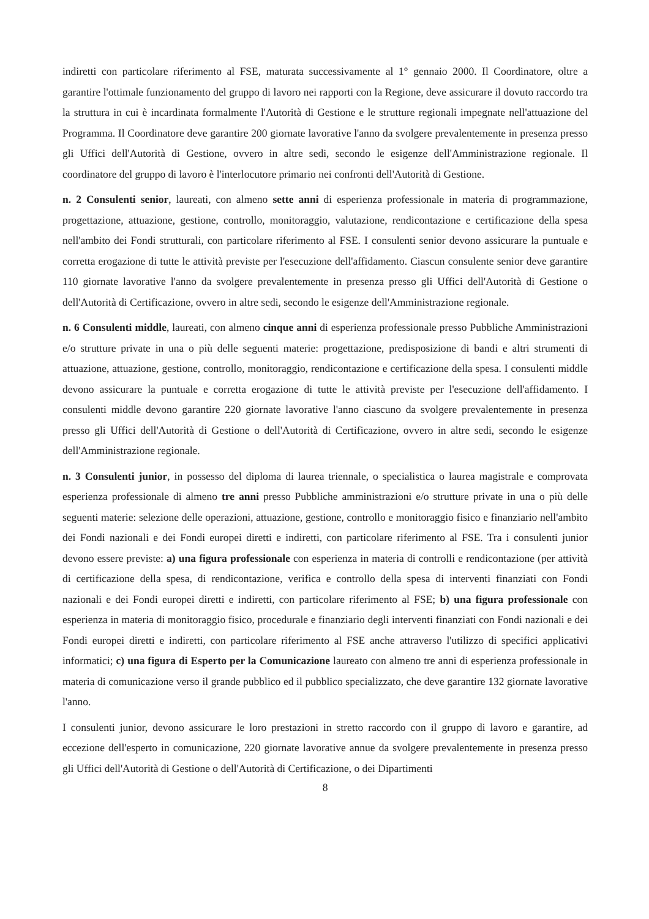indiretti con particolare riferimento al FSE, maturata successivamente al 1° gennaio 2000. Il Coordinatore, oltre a garantire l'ottimale funzionamento del gruppo di lavoro nei rapporti con la Regione, deve assicurare il dovuto raccordo tra la struttura in cui è incardinata formalmente l'Autorità di Gestione e le strutture regionali impegnate nell'attuazione del Programma. Il Coordinatore deve garantire 200 giornate lavorative l'anno da svolgere prevalentemente in presenza presso gli Uffici dell'Autorità di Gestione, ovvero in altre sedi, secondo le esigenze dell'Amministrazione regionale. Il coordinatore del gruppo di lavoro è l'interlocutore primario nei confronti dell'Autorità di Gestione.
n. 2 Consulenti senior, laureati, con almeno sette anni di esperienza professionale in materia di programmazione, progettazione, attuazione, gestione, controllo, monitoraggio, valutazione, rendicontazione e certificazione della spesa nell'ambito dei Fondi strutturali, con particolare riferimento al FSE. I consulenti senior devono assicurare la puntuale e corretta erogazione di tutte le attività previste per l'esecuzione dell'affidamento. Ciascun consulente senior deve garantire 110 giornate lavorative l'anno da svolgere prevalentemente in presenza presso gli Uffici dell'Autorità di Gestione o dell'Autorità di Certificazione, ovvero in altre sedi, secondo le esigenze dell'Amministrazione regionale.
n. 6 Consulenti middle, laureati, con almeno cinque anni di esperienza professionale presso Pubbliche Amministrazioni e/o strutture private in una o più delle seguenti materie: progettazione, predisposizione di bandi e altri strumenti di attuazione, attuazione, gestione, controllo, monitoraggio, rendicontazione e certificazione della spesa. I consulenti middle devono assicurare la puntuale e corretta erogazione di tutte le attività previste per l'esecuzione dell'affidamento. I consulenti middle devono garantire 220 giornate lavorative l'anno ciascuno da svolgere prevalentemente in presenza presso gli Uffici dell'Autorità di Gestione o dell'Autorità di Certificazione, ovvero in altre sedi, secondo le esigenze dell'Amministrazione regionale.
n. 3 Consulenti junior, in possesso del diploma di laurea triennale, o specialistica o laurea magistrale e comprovata esperienza professionale di almeno tre anni presso Pubbliche amministrazioni e/o strutture private in una o più delle seguenti materie: selezione delle operazioni, attuazione, gestione, controllo e monitoraggio fisico e finanziario nell'ambito dei Fondi nazionali e dei Fondi europei diretti e indiretti, con particolare riferimento al FSE. Tra i consulenti junior devono essere previste: a) una figura professionale con esperienza in materia di controlli e rendicontazione (per attività di certificazione della spesa, di rendicontazione, verifica e controllo della spesa di interventi finanziati con Fondi nazionali e dei Fondi europei diretti e indiretti, con particolare riferimento al FSE; b) una figura professionale con esperienza in materia di monitoraggio fisico, procedurale e finanziario degli interventi finanziati con Fondi nazionali e dei Fondi europei diretti e indiretti, con particolare riferimento al FSE anche attraverso l'utilizzo di specifici applicativi informatici; c) una figura di Esperto per la Comunicazione laureato con almeno tre anni di esperienza professionale in materia di comunicazione verso il grande pubblico ed il pubblico specializzato, che deve garantire 132 giornate lavorative l'anno.
I consulenti junior, devono assicurare le loro prestazioni in stretto raccordo con il gruppo di lavoro e garantire, ad eccezione dell'esperto in comunicazione, 220 giornate lavorative annue da svolgere prevalentemente in presenza presso gli Uffici dell'Autorità di Gestione o dell'Autorità di Certificazione, o dei Dipartimenti
8